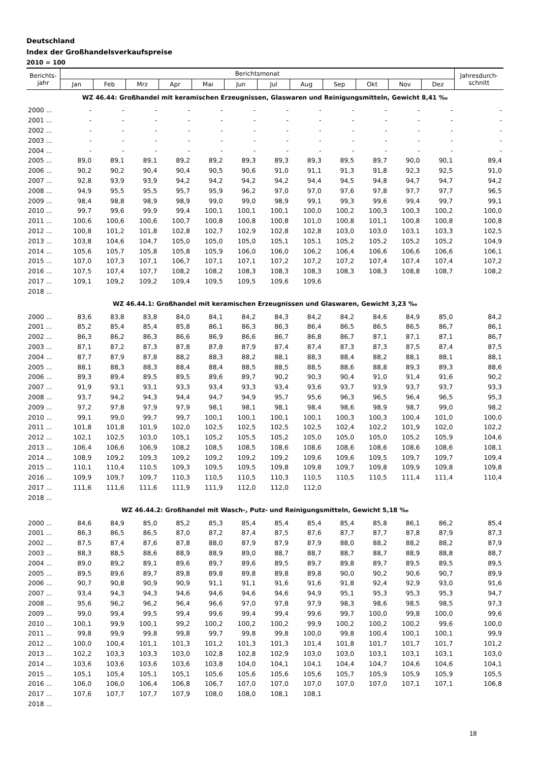Deutschland
Index der Großhandelsverkaufspreise
2010 = 100
| Berichts- jahr | Berichtsmonat | | | | | | | | | | | | Jahresdurch- schnitt |
| --- | --- | --- | --- | --- | --- | --- | --- | --- | --- | --- | --- | --- | --- |
| | Jan | Feb | Mrz | Apr | Mai | Jun | Jul | Aug | Sep | Okt | Nov | Dez | |
| WZ 46.44: Großhandel mit keramischen Erzeugnissen, Glaswaren und Reinigungsmitteln, Gewicht 8,41 ‰ | | | | | | | | | | | | | |
| 2000 ... | - | - | - | - | - | - | - | - | - | - | - | - | - |
| 2001 ... | - | - | - | - | - | - | - | - | - | - | - | - | - |
| 2002 ... | - | - | - | - | - | - | - | - | - | - | - | - | - |
| 2003 ... | - | - | - | - | - | - | - | - | - | - | - | - | - |
| 2004 ... | - | - | - | - | - | - | - | - | - | - | - | - | - |
| 2005 ... | 89,0 | 89,1 | 89,1 | 89,2 | 89,2 | 89,3 | 89,3 | 89,3 | 89,5 | 89,7 | 90,0 | 90,1 | 89,4 |
| 2006 ... | 90,2 | 90,2 | 90,4 | 90,4 | 90,5 | 90,6 | 91,0 | 91,1 | 91,3 | 91,8 | 92,3 | 92,5 | 91,0 |
| 2007 ... | 92,8 | 93,9 | 93,9 | 94,2 | 94,2 | 94,2 | 94,2 | 94,4 | 94,5 | 94,8 | 94,7 | 94,7 | 94,2 |
| 2008 ... | 94,9 | 95,5 | 95,5 | 95,7 | 95,9 | 96,2 | 97,0 | 97,0 | 97,6 | 97,8 | 97,7 | 97,7 | 96,5 |
| 2009 ... | 98,4 | 98,8 | 98,9 | 98,9 | 99,0 | 99,0 | 98,9 | 99,1 | 99,3 | 99,6 | 99,4 | 99,7 | 99,1 |
| 2010 ... | 99,7 | 99,6 | 99,9 | 99,4 | 100,1 | 100,1 | 100,1 | 100,0 | 100,2 | 100,3 | 100,3 | 100,2 | 100,0 |
| 2011 ... | 100,6 | 100,6 | 100,6 | 100,7 | 100,8 | 100,8 | 100,8 | 101,0 | 100,8 | 101,1 | 100,8 | 100,8 | 100,8 |
| 2012 ... | 100,8 | 101,2 | 101,8 | 102,8 | 102,7 | 102,9 | 102,8 | 102,8 | 103,0 | 103,0 | 103,1 | 103,3 | 102,5 |
| 2013 ... | 103,8 | 104,6 | 104,7 | 105,0 | 105,0 | 105,0 | 105,1 | 105,1 | 105,2 | 105,2 | 105,2 | 105,2 | 104,9 |
| 2014 ... | 105,6 | 105,7 | 105,8 | 105,8 | 105,9 | 106,0 | 106,0 | 106,2 | 106,4 | 106,6 | 106,6 | 106,6 | 106,1 |
| 2015 ... | 107,0 | 107,3 | 107,1 | 106,7 | 107,1 | 107,1 | 107,2 | 107,2 | 107,2 | 107,4 | 107,4 | 107,4 | 107,2 |
| 2016 ... | 107,5 | 107,4 | 107,7 | 108,2 | 108,2 | 108,3 | 108,3 | 108,3 | 108,3 | 108,3 | 108,8 | 108,7 | 108,2 |
| 2017 ... | 109,1 | 109,2 | 109,2 | 109,4 | 109,5 | 109,5 | 109,6 | 109,6 | | | | | |
| 2018 ... | | | | | | | | | | | | | |
| WZ 46.44.1: Großhandel mit keramischen Erzeugnissen und Glaswaren, Gewicht 3,23 ‰ | | | | | | | | | | | | | |
| 2000 ... | 83,6 | 83,8 | 83,8 | 84,0 | 84,1 | 84,2 | 84,3 | 84,2 | 84,2 | 84,6 | 84,9 | 85,0 | 84,2 |
| 2001 ... | 85,2 | 85,4 | 85,4 | 85,8 | 86,1 | 86,3 | 86,3 | 86,4 | 86,5 | 86,5 | 86,5 | 86,7 | 86,1 |
| 2002 ... | 86,3 | 86,2 | 86,3 | 86,6 | 86,9 | 86,6 | 86,7 | 86,8 | 86,7 | 87,1 | 87,1 | 87,1 | 86,7 |
| 2003 ... | 87,1 | 87,2 | 87,3 | 87,8 | 87,8 | 87,9 | 87,4 | 87,4 | 87,3 | 87,3 | 87,5 | 87,4 | 87,5 |
| 2004 ... | 87,7 | 87,9 | 87,8 | 88,2 | 88,3 | 88,2 | 88,1 | 88,3 | 88,4 | 88,2 | 88,1 | 88,1 | 88,1 |
| 2005 ... | 88,1 | 88,3 | 88,3 | 88,4 | 88,4 | 88,5 | 88,5 | 88,5 | 88,6 | 88,8 | 89,3 | 89,3 | 88,6 |
| 2006 ... | 89,3 | 89,4 | 89,5 | 89,5 | 89,6 | 89,7 | 90,2 | 90,3 | 90,4 | 91,0 | 91,4 | 91,6 | 90,2 |
| 2007 ... | 91,9 | 93,1 | 93,1 | 93,3 | 93,4 | 93,3 | 93,4 | 93,6 | 93,7 | 93,9 | 93,7 | 93,7 | 93,3 |
| 2008 ... | 93,7 | 94,2 | 94,3 | 94,4 | 94,7 | 94,9 | 95,7 | 95,6 | 96,3 | 96,5 | 96,4 | 96,5 | 95,3 |
| 2009 ... | 97,2 | 97,8 | 97,9 | 97,9 | 98,1 | 98,1 | 98,1 | 98,4 | 98,6 | 98,9 | 98,7 | 99,0 | 98,2 |
| 2010 ... | 99,1 | 99,0 | 99,7 | 99,7 | 100,1 | 100,1 | 100,1 | 100,1 | 100,3 | 100,3 | 100,4 | 101,0 | 100,0 |
| 2011 ... | 101,8 | 101,8 | 101,9 | 102,0 | 102,5 | 102,5 | 102,5 | 102,5 | 102,4 | 102,2 | 101,9 | 102,0 | 102,2 |
| 2012 ... | 102,1 | 102,5 | 103,0 | 105,1 | 105,2 | 105,5 | 105,2 | 105,0 | 105,0 | 105,0 | 105,2 | 105,9 | 104,6 |
| 2013 ... | 106,4 | 106,6 | 106,9 | 108,2 | 108,5 | 108,5 | 108,6 | 108,6 | 108,6 | 108,6 | 108,6 | 108,6 | 108,1 |
| 2014 ... | 108,9 | 109,2 | 109,3 | 109,2 | 109,2 | 109,2 | 109,2 | 109,6 | 109,6 | 109,5 | 109,7 | 109,7 | 109,4 |
| 2015 ... | 110,1 | 110,4 | 110,5 | 109,3 | 109,5 | 109,5 | 109,8 | 109,8 | 109,7 | 109,8 | 109,9 | 109,8 | 109,8 |
| 2016 ... | 109,9 | 109,7 | 109,7 | 110,3 | 110,5 | 110,5 | 110,3 | 110,5 | 110,5 | 110,5 | 111,4 | 111,4 | 110,4 |
| 2017 ... | 111,6 | 111,6 | 111,6 | 111,9 | 111,9 | 112,0 | 112,0 | 112,0 | | | | | |
| 2018 ... | | | | | | | | | | | | | |
| WZ 46.44.2: Großhandel mit Wasch-, Putz- und Reinigungsmitteln, Gewicht 5,18 ‰ | | | | | | | | | | | | | |
| 2000 ... | 84,6 | 84,9 | 85,0 | 85,2 | 85,3 | 85,4 | 85,4 | 85,4 | 85,4 | 85,8 | 86,1 | 86,2 | 85,4 |
| 2001 ... | 86,3 | 86,5 | 86,5 | 87,0 | 87,2 | 87,4 | 87,5 | 87,6 | 87,7 | 87,7 | 87,8 | 87,9 | 87,3 |
| 2002 ... | 87,5 | 87,4 | 87,6 | 87,8 | 88,0 | 87,9 | 87,9 | 87,9 | 88,0 | 88,2 | 88,2 | 88,2 | 87,9 |
| 2003 ... | 88,3 | 88,5 | 88,6 | 88,9 | 88,9 | 89,0 | 88,7 | 88,7 | 88,7 | 88,7 | 88,9 | 88,8 | 88,7 |
| 2004 ... | 89,0 | 89,2 | 89,1 | 89,6 | 89,7 | 89,6 | 89,5 | 89,7 | 89,8 | 89,7 | 89,5 | 89,5 | 89,5 |
| 2005 ... | 89,5 | 89,6 | 89,7 | 89,8 | 89,8 | 89,8 | 89,8 | 89,8 | 90,0 | 90,2 | 90,6 | 90,7 | 89,9 |
| 2006 ... | 90,7 | 90,8 | 90,9 | 90,9 | 91,1 | 91,1 | 91,6 | 91,6 | 91,8 | 92,4 | 92,9 | 93,0 | 91,6 |
| 2007 ... | 93,4 | 94,3 | 94,3 | 94,6 | 94,6 | 94,6 | 94,6 | 94,9 | 95,1 | 95,3 | 95,3 | 95,3 | 94,7 |
| 2008 ... | 95,6 | 96,2 | 96,2 | 96,4 | 96,6 | 97,0 | 97,8 | 97,9 | 98,3 | 98,6 | 98,5 | 98,5 | 97,3 |
| 2009 ... | 99,0 | 99,4 | 99,5 | 99,4 | 99,6 | 99,4 | 99,4 | 99,6 | 99,7 | 100,0 | 99,8 | 100,0 | 99,6 |
| 2010 ... | 100,1 | 99,9 | 100,1 | 99,2 | 100,2 | 100,2 | 100,2 | 99,9 | 100,2 | 100,2 | 100,2 | 99,6 | 100,0 |
| 2011 ... | 99,8 | 99,9 | 99,8 | 99,8 | 99,7 | 99,8 | 99,8 | 100,0 | 99,8 | 100,4 | 100,1 | 100,1 | 99,9 |
| 2012 ... | 100,0 | 100,4 | 101,1 | 101,3 | 101,2 | 101,3 | 101,3 | 101,4 | 101,8 | 101,7 | 101,7 | 101,7 | 101,2 |
| 2013 ... | 102,2 | 103,3 | 103,3 | 103,0 | 102,8 | 102,8 | 102,9 | 103,0 | 103,0 | 103,1 | 103,1 | 103,1 | 103,0 |
| 2014 ... | 103,6 | 103,6 | 103,6 | 103,6 | 103,8 | 104,0 | 104,1 | 104,1 | 104,4 | 104,7 | 104,6 | 104,6 | 104,1 |
| 2015 ... | 105,1 | 105,4 | 105,1 | 105,1 | 105,6 | 105,6 | 105,6 | 105,6 | 105,7 | 105,9 | 105,9 | 105,9 | 105,5 |
| 2016 ... | 106,0 | 106,0 | 106,4 | 106,8 | 106,7 | 107,0 | 107,0 | 107,0 | 107,0 | 107,0 | 107,1 | 107,1 | 106,8 |
| 2017 ... | 107,6 | 107,7 | 107,7 | 107,9 | 108,0 | 108,0 | 108,1 | 108,1 | | | | | |
| 2018 ... | | | | | | | | | | | | | |
18